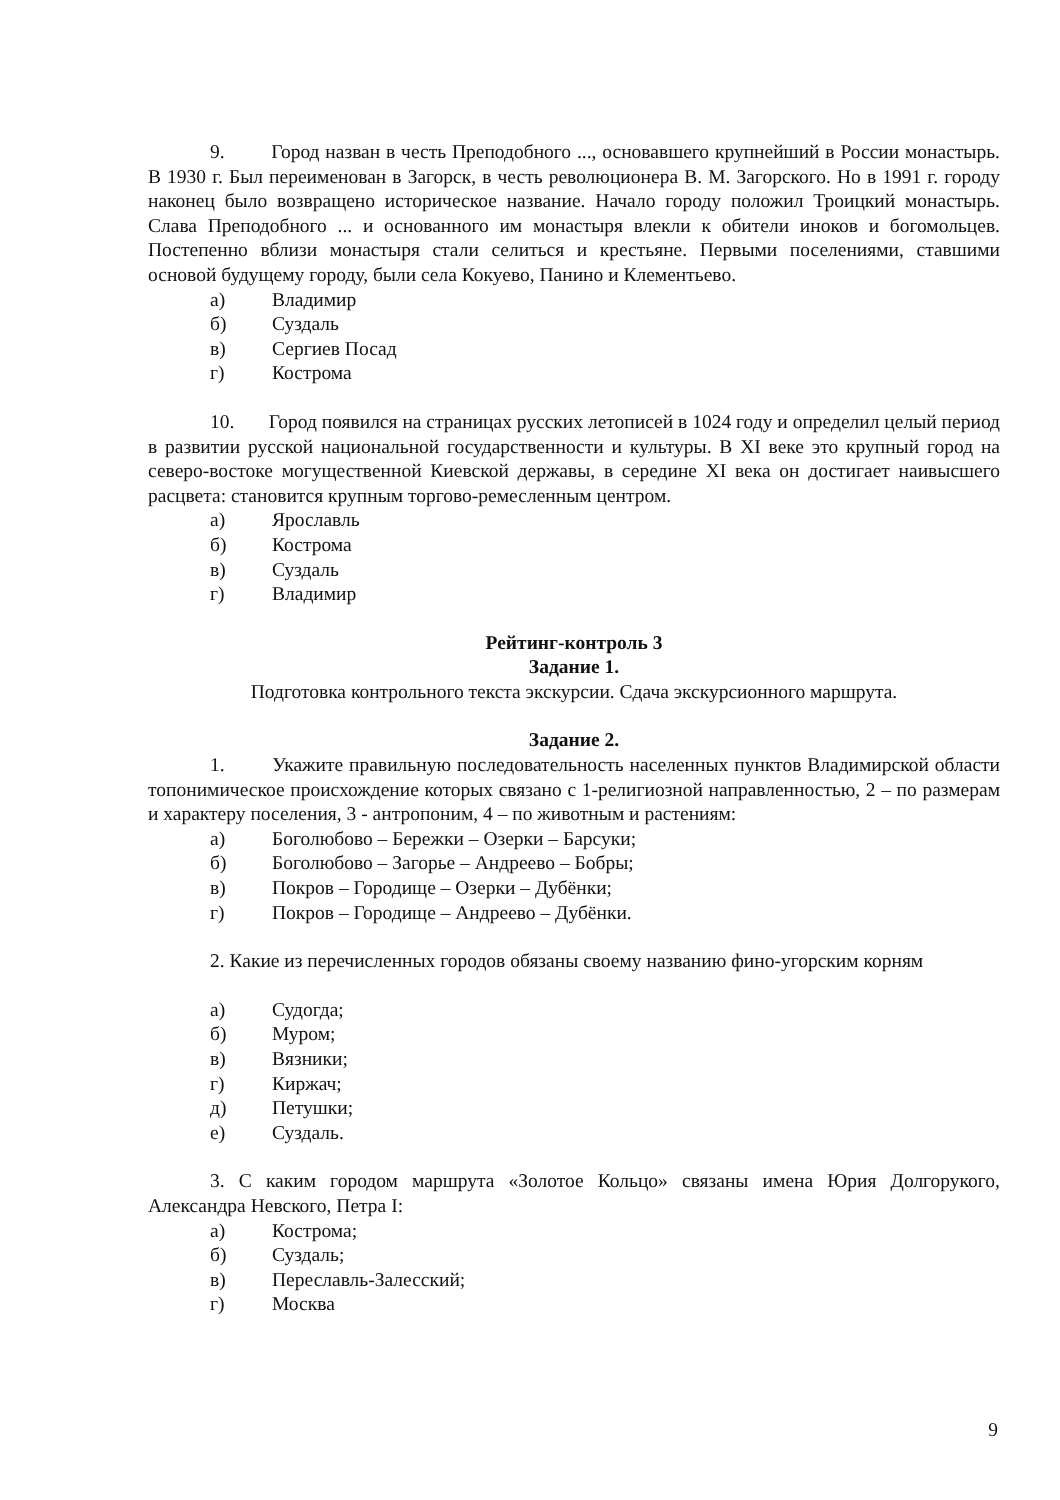9. Город назван в честь Преподобного ..., основавшего крупнейший в России монастырь. В 1930 г. Был переименован в Загорск, в честь революционера В. М. Загорского. Но в 1991 г. городу наконец было возвращено историческое название. Начало городу положил Троицкий монастырь. Слава Преподобного ... и основанного им монастыря влекли к обители иноков и богомольцев. Постепенно вблизи монастыря стали селиться и крестьяне. Первыми поселениями, ставшими основой будущему городу, были села Кокуево, Панино и Клементьево.
а) Владимир
б) Суздаль
в) Сергиев Посад
г) Кострома
10. Город появился на страницах русских летописей в 1024 году и определил целый период в развитии русской национальной государственности и культуры. В XI веке это крупный город на северо-востоке могущественной Киевской державы, в середине XI века он достигает наивысшего расцвета: становится крупным торгово-ремесленным центром.
а) Ярославль
б) Кострома
в) Суздаль
г) Владимир
Рейтинг-контроль 3
Задание 1.
Подготовка контрольного текста экскурсии. Сдача экскурсионного маршрута.
Задание 2.
1. Укажите правильную последовательность населенных пунктов Владимирской области топонимическое происхождение которых связано с 1-религиозной направленностью, 2 – по размерам и характеру поселения, 3 - антропоним, 4 – по животным и растениям:
а) Боголюбово – Бережки – Озерки – Барсуки;
б) Боголюбово – Загорье – Андреево – Бобры;
в) Покров – Городище – Озерки – Дубёнки;
г) Покров – Городище – Андреево – Дубёнки.
2. Какие из перечисленных городов обязаны своему названию фино-угорским корням
а) Судогда;
б) Муром;
в) Вязники;
г) Киржач;
д) Петушки;
е) Суздаль.
3. С каким городом маршрута «Золотое Кольцо» связаны имена Юрия Долгорукого, Александра Невского, Петра I:
а) Кострома;
б) Суздаль;
в) Переславль-Залесский;
г) Москва
9